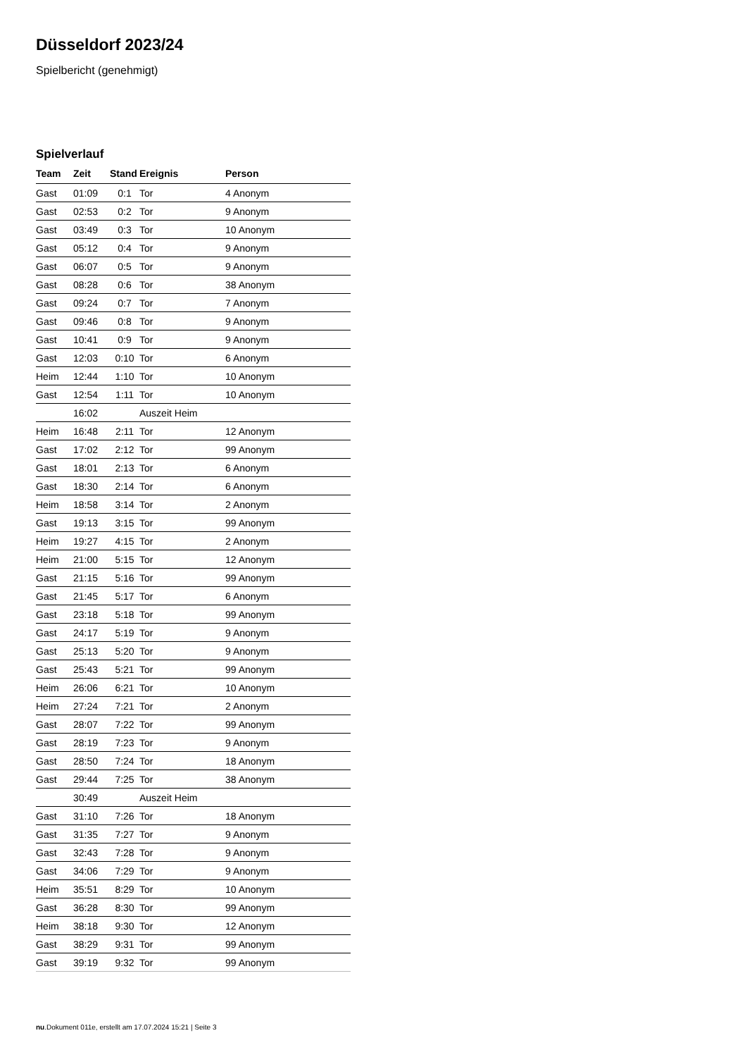Düsseldorf 2023/24
Spielbericht (genehmigt)
Spielverlauf
| Team | Zeit | Stand | Ereignis | Person |
| --- | --- | --- | --- | --- |
| Gast | 01:09 | 0:1 | Tor | 4 Anonym |
| Gast | 02:53 | 0:2 | Tor | 9 Anonym |
| Gast | 03:49 | 0:3 | Tor | 10 Anonym |
| Gast | 05:12 | 0:4 | Tor | 9 Anonym |
| Gast | 06:07 | 0:5 | Tor | 9 Anonym |
| Gast | 08:28 | 0:6 | Tor | 38 Anonym |
| Gast | 09:24 | 0:7 | Tor | 7 Anonym |
| Gast | 09:46 | 0:8 | Tor | 9 Anonym |
| Gast | 10:41 | 0:9 | Tor | 9 Anonym |
| Gast | 12:03 | 0:10 | Tor | 6 Anonym |
| Heim | 12:44 | 1:10 | Tor | 10 Anonym |
| Gast | 12:54 | 1:11 | Tor | 10 Anonym |
| | 16:02 | | Auszeit Heim | |
| Heim | 16:48 | 2:11 | Tor | 12 Anonym |
| Gast | 17:02 | 2:12 | Tor | 99 Anonym |
| Gast | 18:01 | 2:13 | Tor | 6 Anonym |
| Gast | 18:30 | 2:14 | Tor | 6 Anonym |
| Heim | 18:58 | 3:14 | Tor | 2 Anonym |
| Gast | 19:13 | 3:15 | Tor | 99 Anonym |
| Heim | 19:27 | 4:15 | Tor | 2 Anonym |
| Heim | 21:00 | 5:15 | Tor | 12 Anonym |
| Gast | 21:15 | 5:16 | Tor | 99 Anonym |
| Gast | 21:45 | 5:17 | Tor | 6 Anonym |
| Gast | 23:18 | 5:18 | Tor | 99 Anonym |
| Gast | 24:17 | 5:19 | Tor | 9 Anonym |
| Gast | 25:13 | 5:20 | Tor | 9 Anonym |
| Gast | 25:43 | 5:21 | Tor | 99 Anonym |
| Heim | 26:06 | 6:21 | Tor | 10 Anonym |
| Heim | 27:24 | 7:21 | Tor | 2 Anonym |
| Gast | 28:07 | 7:22 | Tor | 99 Anonym |
| Gast | 28:19 | 7:23 | Tor | 9 Anonym |
| Gast | 28:50 | 7:24 | Tor | 18 Anonym |
| Gast | 29:44 | 7:25 | Tor | 38 Anonym |
| | 30:49 | | Auszeit Heim | |
| Gast | 31:10 | 7:26 | Tor | 18 Anonym |
| Gast | 31:35 | 7:27 | Tor | 9 Anonym |
| Gast | 32:43 | 7:28 | Tor | 9 Anonym |
| Gast | 34:06 | 7:29 | Tor | 9 Anonym |
| Heim | 35:51 | 8:29 | Tor | 10 Anonym |
| Gast | 36:28 | 8:30 | Tor | 99 Anonym |
| Heim | 38:18 | 9:30 | Tor | 12 Anonym |
| Gast | 38:29 | 9:31 | Tor | 99 Anonym |
| Gast | 39:19 | 9:32 | Tor | 99 Anonym |
nu.Dokument 011e, erstellt am 17.07.2024 15:21 | Seite 3